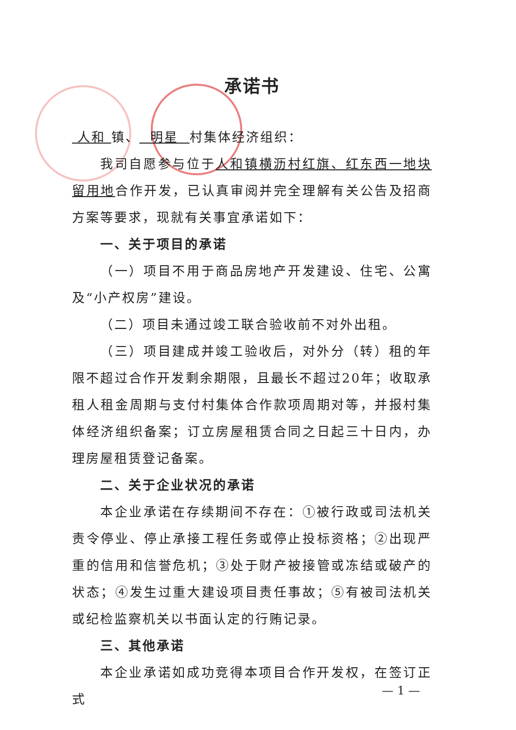承诺书
人和 镇、 明星 村集体经济组织：
我司自愿参与位于人和镇横沥村红旗、红东西一地块留用地合作开发，已认真审阅并完全理解有关公告及招商方案等要求，现就有关事宜承诺如下：
一、关于项目的承诺
（一）项目不用于商品房地产开发建设、住宅、公寓及“小产权房”建设。
（二）项目未通过竣工联合验收前不对外出租。
（三）项目建成并竣工验收后，对外分（转）租的年限不超过合作开发剩余期限，且最长不超过20年；收取承租人租金周期与支付村集体合作款项周期对等，并报村集体经济组织备案；订立房屋租赁合同之日起三十日内，办理房屋租赁登记备案。
二、关于企业状况的承诺
本企业承诺在存续期间不存在：①被行政或司法机关责令停业、停止承接工程任务或停止投标资格；②出现严重的信用和信誉危机；③处于财产被接管或冻结或破产的状态；④发生过重大建设项目责任事故；⑤有被司法机关或纪检监察机关以书面认定的行贿记录。
三、其他承诺
本企业承诺如成功竞得本项目合作开发权，在签订正式
— 1 —